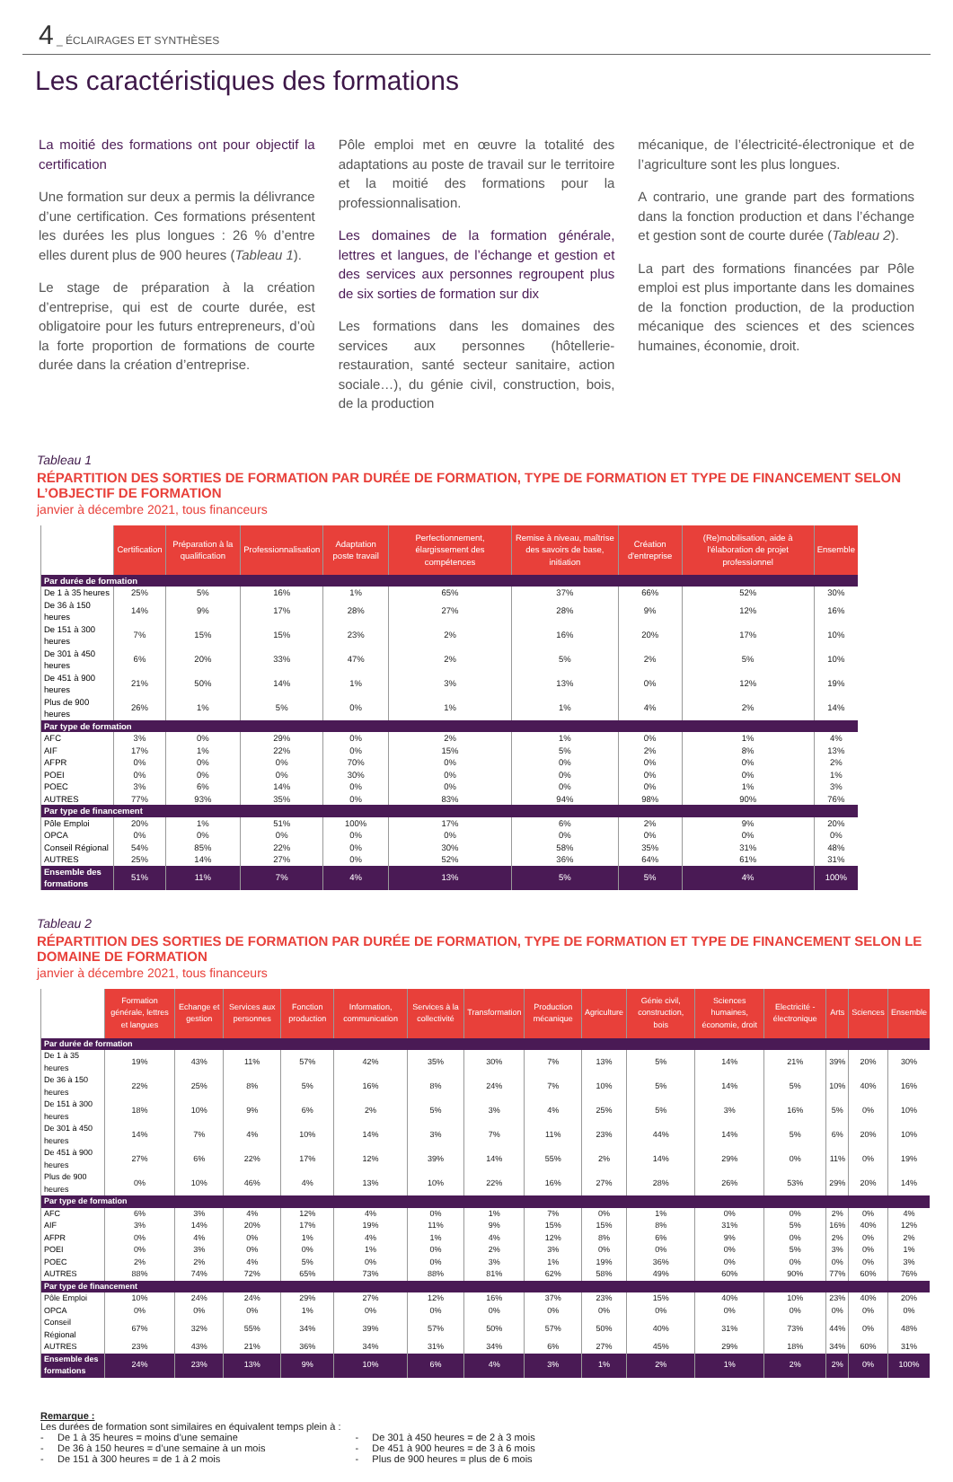4 _ ÉCLAIRAGES ET SYNTHÈSES
Les caractéristiques des formations
La moitié des formations ont pour objectif la certification
Une formation sur deux a permis la délivrance d’une certification. Ces formations présentent les durées les plus longues : 26 % d’entre elles durent plus de 900 heures (Tableau 1).
Le stage de préparation à la création d’entreprise, qui est de courte durée, est obligatoire pour les futurs entrepreneurs, d’où la forte proportion de formations de courte durée dans la création d’entreprise.
Pôle emploi met en œuvre la totalité des adaptations au poste de travail sur le territoire et la moitié des formations pour la professionnalisation.
Les domaines de la formation générale, lettres et langues, de l’échange et gestion et des services aux personnes regroupent plus de six sorties de formation sur dix
Les formations dans les domaines des services aux personnes (hôtellerie-restauration, santé secteur sanitaire, action sociale…), du génie civil, construction, bois, de la production
mécanique, de l’électricité-électronique et de l’agriculture sont les plus longues.
A contrario, une grande part des formations dans la fonction production et dans l’échange et gestion sont de courte durée (Tableau 2).
La part des formations financées par Pôle emploi est plus importante dans les domaines de la fonction production, de la production mécanique des sciences et des sciences humaines, économie, droit.
Tableau 1
RÉPARTITION DES SORTIES DE FORMATION PAR DURÉE DE FORMATION, TYPE DE FORMATION ET TYPE DE FINANCEMENT SELON L’OBJECTIF DE FORMATION
janvier à décembre 2021, tous financeurs
| | Certification | Préparation à la qualification | Professionnalisation | Adaptation poste travail | Perfectionnement, élargissement des compétences | Remise à niveau, maîtrise des savoirs de base, initiation | Création d'entreprise | (Re)mobilisation, aide à l'élaboration de projet professionnel | Ensemble |
| --- | --- | --- | --- | --- | --- | --- | --- | --- | --- |
| Par durée de formation | | | | | | | | | |
| De 1 à 35 heures | 25% | 5% | 16% | 1% | 65% | 37% | 66% | 52% | 30% |
| De 36 à 150 heures | 14% | 9% | 17% | 28% | 27% | 28% | 9% | 12% | 16% |
| De 151 à 300 heures | 7% | 15% | 15% | 23% | 2% | 16% | 20% | 17% | 10% |
| De 301 à 450 heures | 6% | 20% | 33% | 47% | 2% | 5% | 2% | 5% | 10% |
| De 451 à 900 heures | 21% | 50% | 14% | 1% | 3% | 13% | 0% | 12% | 19% |
| Plus de 900 heures | 26% | 1% | 5% | 0% | 1% | 1% | 4% | 2% | 14% |
| Par type de formation | | | | | | | | | |
| AFC | 3% | 0% | 29% | 0% | 2% | 1% | 0% | 1% | 4% |
| AIF | 17% | 1% | 22% | 0% | 15% | 5% | 2% | 8% | 13% |
| AFPR | 0% | 0% | 0% | 70% | 0% | 0% | 0% | 0% | 2% |
| POEI | 0% | 0% | 0% | 30% | 0% | 0% | 0% | 0% | 1% |
| POEC | 3% | 6% | 14% | 0% | 0% | 0% | 0% | 1% | 3% |
| AUTRES | 77% | 93% | 35% | 0% | 83% | 94% | 98% | 90% | 76% |
| Par type de financement | | | | | | | | | |
| Pôle Emploi | 20% | 1% | 51% | 100% | 17% | 6% | 2% | 9% | 20% |
| OPCA | 0% | 0% | 0% | 0% | 0% | 0% | 0% | 0% | 0% |
| Conseil Régional | 54% | 85% | 22% | 0% | 30% | 58% | 35% | 31% | 48% |
| AUTRES | 25% | 14% | 27% | 0% | 52% | 36% | 64% | 61% | 31% |
| Ensemble des formations | 51% | 11% | 7% | 4% | 13% | 5% | 5% | 4% | 100% |
Tableau 2
RÉPARTITION DES SORTIES DE FORMATION PAR DURÉE DE FORMATION, TYPE DE FORMATION ET TYPE DE FINANCEMENT SELON LE DOMAINE DE FORMATION
janvier à décembre 2021, tous financeurs
| | Formation générale, lettres et langues | Echange et gestion | Services aux personnes | Fonction production | Information, communication | Services à la collectivité | Transformation | Production mécanique | Agriculture | Génie civil, construction, bois | Sciences humaines, économie, droit | Electricité - électronique | Arts | Sciences | Ensemble |
| --- | --- | --- | --- | --- | --- | --- | --- | --- | --- | --- | --- | --- | --- | --- | --- |
| Par durée de formation | | | | | | | | | | | | | | | |
| De 1 à 35 heures | 19% | 43% | 11% | 57% | 42% | 35% | 30% | 7% | 13% | 5% | 14% | 21% | 39% | 20% | 30% |
| De 36 à 150 heures | 22% | 25% | 8% | 5% | 16% | 8% | 24% | 7% | 10% | 5% | 14% | 5% | 10% | 40% | 16% |
| De 151 à 300 heures | 18% | 10% | 9% | 6% | 2% | 5% | 3% | 4% | 25% | 5% | 3% | 16% | 5% | 0% | 10% |
| De 301 à 450 heures | 14% | 7% | 4% | 10% | 14% | 3% | 7% | 11% | 23% | 44% | 14% | 5% | 6% | 20% | 10% |
| De 451 à 900 heures | 27% | 6% | 22% | 17% | 12% | 39% | 14% | 55% | 2% | 14% | 29% | 0% | 11% | 0% | 19% |
| Plus de 900 heures | 0% | 10% | 46% | 4% | 13% | 10% | 22% | 16% | 27% | 28% | 26% | 53% | 29% | 20% | 14% |
| Par type de formation | | | | | | | | | | | | | | | |
| AFC | 6% | 3% | 4% | 12% | 4% | 0% | 1% | 7% | 0% | 1% | 0% | 0% | 2% | 0% | 4% |
| AIF | 3% | 14% | 20% | 17% | 19% | 11% | 9% | 15% | 15% | 8% | 31% | 5% | 16% | 40% | 12% |
| AFPR | 0% | 4% | 0% | 1% | 4% | 1% | 4% | 12% | 8% | 6% | 9% | 0% | 2% | 0% | 2% |
| POEI | 0% | 3% | 0% | 0% | 1% | 0% | 2% | 3% | 0% | 0% | 0% | 5% | 3% | 0% | 1% |
| POEC | 2% | 2% | 4% | 5% | 0% | 0% | 3% | 1% | 19% | 36% | 0% | 0% | 0% | 0% | 3% |
| AUTRES | 88% | 74% | 72% | 65% | 73% | 88% | 81% | 62% | 58% | 49% | 60% | 90% | 77% | 60% | 76% |
| Par type de financement | | | | | | | | | | | | | | | |
| Pôle Emploi | 10% | 24% | 24% | 29% | 27% | 12% | 16% | 37% | 23% | 15% | 40% | 10% | 23% | 40% | 20% |
| OPCA | 0% | 0% | 0% | 1% | 0% | 0% | 0% | 0% | 0% | 0% | 0% | 0% | 0% | 0% | 0% |
| Conseil Régional | 67% | 32% | 55% | 34% | 39% | 57% | 50% | 57% | 50% | 40% | 31% | 73% | 44% | 0% | 48% |
| AUTRES | 23% | 43% | 21% | 36% | 34% | 31% | 34% | 6% | 27% | 45% | 29% | 18% | 34% | 60% | 31% |
| Ensemble des formations | 24% | 23% | 13% | 9% | 10% | 6% | 4% | 3% | 1% | 2% | 1% | 2% | 2% | 0% | 100% |
Remarque :
Les durées de formation sont similaires en équivalent temps plein à :
- De 1 à 35 heures = moins d’une semaine
- De 36 à 150 heures = d’une semaine à un mois
- De 151 à 300 heures = de 1 à 2 mois
- De 301 à 450 heures = de 2 à 3 mois
- De 451 à 900 heures = de 3 à 6 mois
- Plus de 900 heures = plus de 6 mois